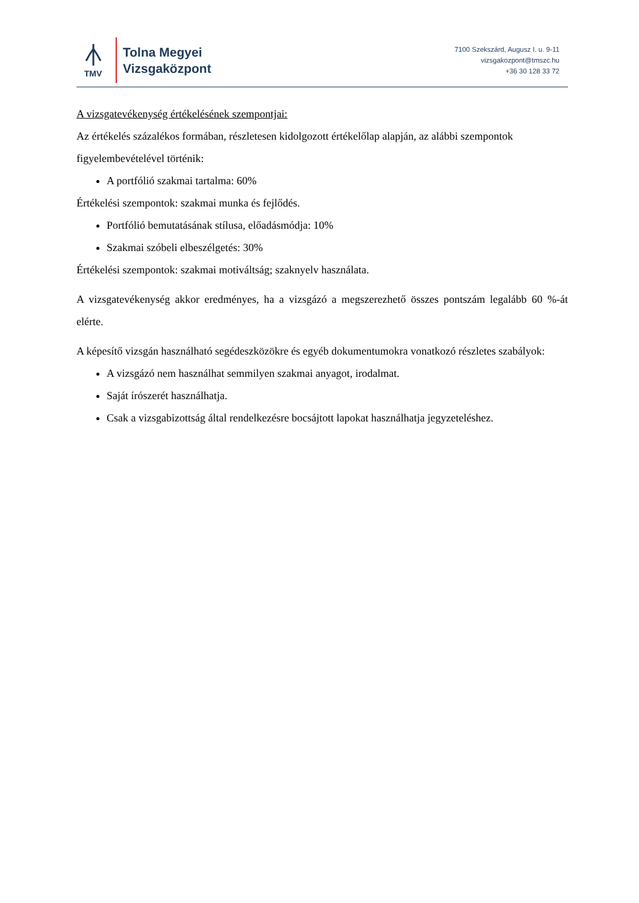TMV
Tolna Megyei
Vizsgaközpont
7100 Szekszárd, Augusz I. u. 9-11
vizsgakozpont@tmszc.hu
+36 30 128 33 72
A vizsgatevékenység értékelésének szempontjai:
Az értékelés százalékos formában, részletesen kidolgozott értékelőlap alapján, az alábbi szempontok figyelembevételével történik:
A portfólió szakmai tartalma: 60%
Értékelési szempontok: szakmai munka és fejlődés.
Portfólió bemutatásának stílusa, előadásmódja: 10%
Szakmai szóbeli elbeszélgetés: 30%
Értékelési szempontok: szakmai motiváltság; szaknyelv használata.
A vizsgatevékenység akkor eredményes, ha a vizsgázó a megszerezhető összes pontszám legalább 60 %-át elérte.
A képesítő vizsgán használható segédeszközökre és egyéb dokumentumokra vonatkozó részletes szabályok:
A vizsgázó nem használhat semmilyen szakmai anyagot, irodalmat.
Saját írószerét használhatja.
Csak a vizsgabizottság által rendelkezésre bocsájtott lapokat használhatja jegyzeteléshez.